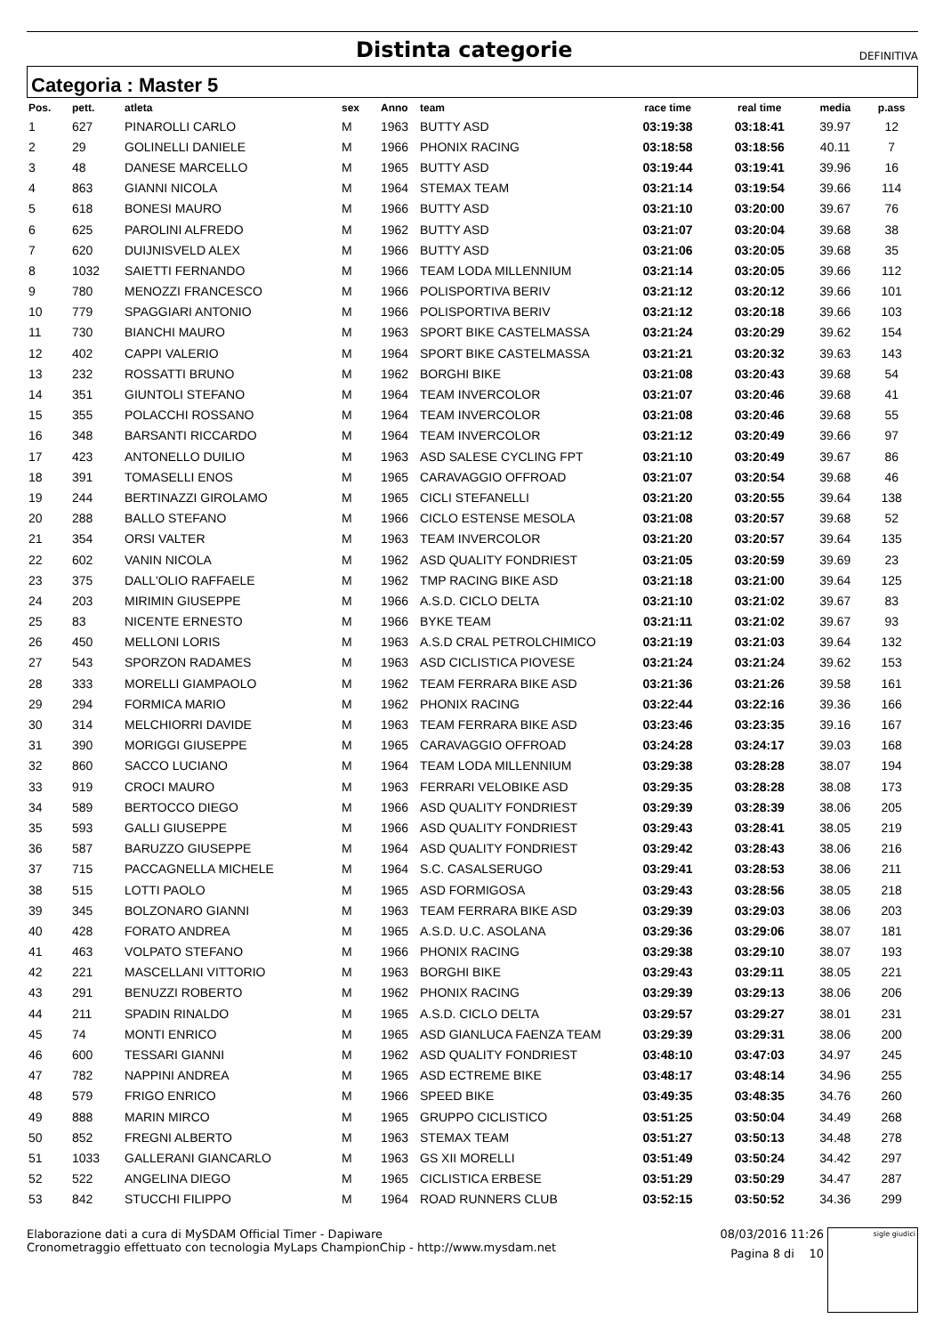Distinta categorie
DEFINITIVA
Categoria : Master 5
| Pos. | pett. | atleta | sex | Anno | team | race time | real time | media | p.ass |
| --- | --- | --- | --- | --- | --- | --- | --- | --- | --- |
| 1 | 627 | PINAROLLI CARLO | M | 1963 | BUTTY ASD | 03:19:38 | 03:18:41 | 39.97 | 12 |
| 2 | 29 | GOLINELLI DANIELE | M | 1966 | PHONIX RACING | 03:18:58 | 03:18:56 | 40.11 | 7 |
| 3 | 48 | DANESE MARCELLO | M | 1965 | BUTTY ASD | 03:19:44 | 03:19:41 | 39.96 | 16 |
| 4 | 863 | GIANNI NICOLA | M | 1964 | STEMAX TEAM | 03:21:14 | 03:19:54 | 39.66 | 114 |
| 5 | 618 | BONESI MAURO | M | 1966 | BUTTY ASD | 03:21:10 | 03:20:00 | 39.67 | 76 |
| 6 | 625 | PAROLINI ALFREDO | M | 1962 | BUTTY ASD | 03:21:07 | 03:20:04 | 39.68 | 38 |
| 7 | 620 | DUIJNISVELD ALEX | M | 1966 | BUTTY ASD | 03:21:06 | 03:20:05 | 39.68 | 35 |
| 8 | 1032 | SAIETTI FERNANDO | M | 1966 | TEAM LODA MILLENNIUM | 03:21:14 | 03:20:05 | 39.66 | 112 |
| 9 | 780 | MENOZZI FRANCESCO | M | 1966 | POLISPORTIVA BERIV | 03:21:12 | 03:20:12 | 39.66 | 101 |
| 10 | 779 | SPAGGIARI ANTONIO | M | 1966 | POLISPORTIVA BERIV | 03:21:12 | 03:20:18 | 39.66 | 103 |
| 11 | 730 | BIANCHI MAURO | M | 1963 | SPORT BIKE CASTELMASSA | 03:21:24 | 03:20:29 | 39.62 | 154 |
| 12 | 402 | CAPPI VALERIO | M | 1964 | SPORT BIKE CASTELMASSA | 03:21:21 | 03:20:32 | 39.63 | 143 |
| 13 | 232 | ROSSATTI BRUNO | M | 1962 | BORGHI BIKE | 03:21:08 | 03:20:43 | 39.68 | 54 |
| 14 | 351 | GIUNTOLI STEFANO | M | 1964 | TEAM INVERCOLOR | 03:21:07 | 03:20:46 | 39.68 | 41 |
| 15 | 355 | POLACCHI ROSSANO | M | 1964 | TEAM INVERCOLOR | 03:21:08 | 03:20:46 | 39.68 | 55 |
| 16 | 348 | BARSANTI RICCARDO | M | 1964 | TEAM INVERCOLOR | 03:21:12 | 03:20:49 | 39.66 | 97 |
| 17 | 423 | ANTONELLO DUILIO | M | 1963 | ASD SALESE CYCLING FPT | 03:21:10 | 03:20:49 | 39.67 | 86 |
| 18 | 391 | TOMASELLI ENOS | M | 1965 | CARAVAGGIO OFFROAD | 03:21:07 | 03:20:54 | 39.68 | 46 |
| 19 | 244 | BERTINAZZI GIROLAMO | M | 1965 | CICLI STEFANELLI | 03:21:20 | 03:20:55 | 39.64 | 138 |
| 20 | 288 | BALLO STEFANO | M | 1966 | CICLO ESTENSE MESOLA | 03:21:08 | 03:20:57 | 39.68 | 52 |
| 21 | 354 | ORSI VALTER | M | 1963 | TEAM INVERCOLOR | 03:21:20 | 03:20:57 | 39.64 | 135 |
| 22 | 602 | VANIN NICOLA | M | 1962 | ASD QUALITY FONDRIEST | 03:21:05 | 03:20:59 | 39.69 | 23 |
| 23 | 375 | DALL'OLIO RAFFAELE | M | 1962 | TMP RACING BIKE ASD | 03:21:18 | 03:21:00 | 39.64 | 125 |
| 24 | 203 | MIRIMIN GIUSEPPE | M | 1966 | A.S.D. CICLO DELTA | 03:21:10 | 03:21:02 | 39.67 | 83 |
| 25 | 83 | NICENTE ERNESTO | M | 1966 | BYKE TEAM | 03:21:11 | 03:21:02 | 39.67 | 93 |
| 26 | 450 | MELLONI LORIS | M | 1963 | A.S.D CRAL PETROLCHIMICO | 03:21:19 | 03:21:03 | 39.64 | 132 |
| 27 | 543 | SPORZON RADAMES | M | 1963 | ASD CICLISTICA PIOVESE | 03:21:24 | 03:21:24 | 39.62 | 153 |
| 28 | 333 | MORELLI GIAMPAOLO | M | 1962 | TEAM FERRARA BIKE ASD | 03:21:36 | 03:21:26 | 39.58 | 161 |
| 29 | 294 | FORMICA MARIO | M | 1962 | PHONIX RACING | 03:22:44 | 03:22:16 | 39.36 | 166 |
| 30 | 314 | MELCHIORRI DAVIDE | M | 1963 | TEAM FERRARA BIKE ASD | 03:23:46 | 03:23:35 | 39.16 | 167 |
| 31 | 390 | MORIGGI GIUSEPPE | M | 1965 | CARAVAGGIO OFFROAD | 03:24:28 | 03:24:17 | 39.03 | 168 |
| 32 | 860 | SACCO LUCIANO | M | 1964 | TEAM LODA MILLENNIUM | 03:29:38 | 03:28:28 | 38.07 | 194 |
| 33 | 919 | CROCI MAURO | M | 1963 | FERRARI VELOBIKE ASD | 03:29:35 | 03:28:28 | 38.08 | 173 |
| 34 | 589 | BERTOCCO DIEGO | M | 1966 | ASD QUALITY FONDRIEST | 03:29:39 | 03:28:39 | 38.06 | 205 |
| 35 | 593 | GALLI GIUSEPPE | M | 1966 | ASD QUALITY FONDRIEST | 03:29:43 | 03:28:41 | 38.05 | 219 |
| 36 | 587 | BARUZZO GIUSEPPE | M | 1964 | ASD QUALITY FONDRIEST | 03:29:42 | 03:28:43 | 38.06 | 216 |
| 37 | 715 | PACCAGNELLA MICHELE | M | 1964 | S.C. CASALSERUGO | 03:29:41 | 03:28:53 | 38.06 | 211 |
| 38 | 515 | LOTTI PAOLO | M | 1965 | ASD FORMIGOSA | 03:29:43 | 03:28:56 | 38.05 | 218 |
| 39 | 345 | BOLZONARO GIANNI | M | 1963 | TEAM FERRARA BIKE ASD | 03:29:39 | 03:29:03 | 38.06 | 203 |
| 40 | 428 | FORATO ANDREA | M | 1965 | A.S.D. U.C. ASOLANA | 03:29:36 | 03:29:06 | 38.07 | 181 |
| 41 | 463 | VOLPATO STEFANO | M | 1966 | PHONIX RACING | 03:29:38 | 03:29:10 | 38.07 | 193 |
| 42 | 221 | MASCELLANI VITTORIO | M | 1963 | BORGHI BIKE | 03:29:43 | 03:29:11 | 38.05 | 221 |
| 43 | 291 | BENUZZI ROBERTO | M | 1962 | PHONIX RACING | 03:29:39 | 03:29:13 | 38.06 | 206 |
| 44 | 211 | SPADIN RINALDO | M | 1965 | A.S.D. CICLO DELTA | 03:29:57 | 03:29:27 | 38.01 | 231 |
| 45 | 74 | MONTI ENRICO | M | 1965 | ASD GIANLUCA FAENZA TEAM | 03:29:39 | 03:29:31 | 38.06 | 200 |
| 46 | 600 | TESSARI GIANNI | M | 1962 | ASD QUALITY FONDRIEST | 03:48:10 | 03:47:03 | 34.97 | 245 |
| 47 | 782 | NAPPINI ANDREA | M | 1965 | ASD ECTREME BIKE | 03:48:17 | 03:48:14 | 34.96 | 255 |
| 48 | 579 | FRIGO ENRICO | M | 1966 | SPEED BIKE | 03:49:35 | 03:48:35 | 34.76 | 260 |
| 49 | 888 | MARIN MIRCO | M | 1965 | GRUPPO CICLISTICO | 03:51:25 | 03:50:04 | 34.49 | 268 |
| 50 | 852 | FREGNI ALBERTO | M | 1963 | STEMAX TEAM | 03:51:27 | 03:50:13 | 34.48 | 278 |
| 51 | 1033 | GALLERANI GIANCARLO | M | 1963 | GS XII MORELLI | 03:51:49 | 03:50:24 | 34.42 | 297 |
| 52 | 522 | ANGELINA DIEGO | M | 1965 | CICLISTICA ERBESE | 03:51:29 | 03:50:29 | 34.47 | 287 |
| 53 | 842 | STUCCHI FILIPPO | M | 1964 | ROAD RUNNERS CLUB | 03:52:15 | 03:50:52 | 34.36 | 299 |
Elaborazione dati a cura di MySDAM Official Timer - Dapiware
Cronometraggio effettuato con tecnologia MyLaps ChampionChip - http://www.mysdam.net
08/03/2016 11:26
Pagina 8 di 10
sigle giudici